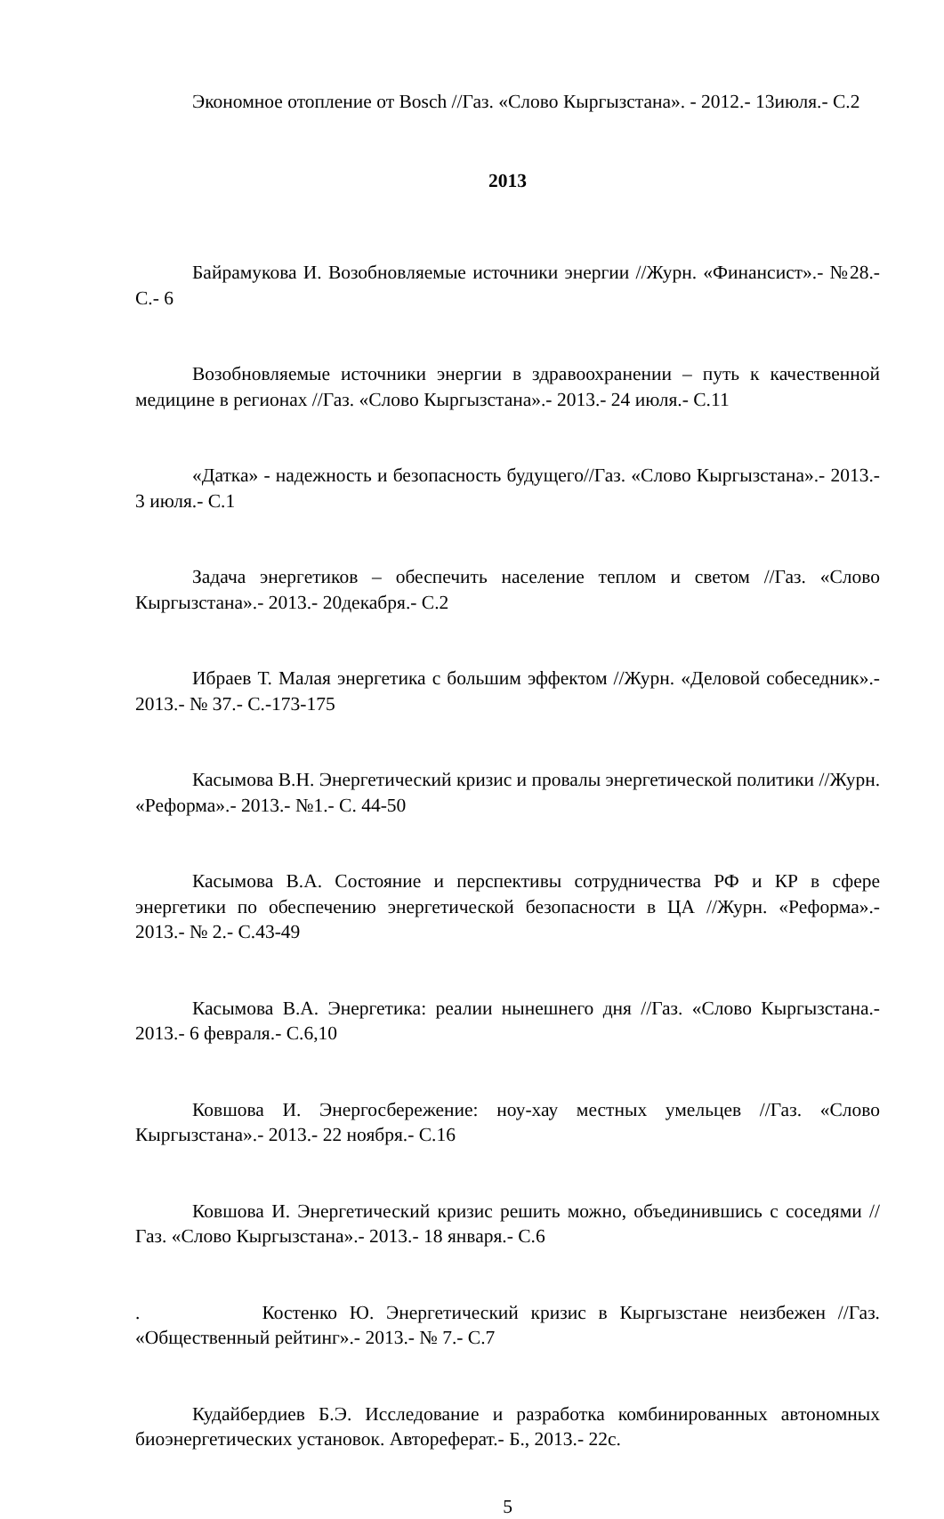Экономное отопление от Bosch //Газ. «Слово Кыргызстана». - 2012.- 13июля.- С.2
2013
Байрамукова И. Возобновляемые источники энергии //Журн. «Финансист».- №28.- С.- 6
Возобновляемые источники энергии в здравоохранении – путь к качественной медицине в регионах //Газ. «Слово Кыргызстана».- 2013.- 24 июля.- С.11
«Датка» - надежность и безопасность будущего//Газ. «Слово Кыргызстана».- 2013.- 3 июля.- С.1
Задача энергетиков – обеспечить население теплом и светом //Газ. «Слово Кыргызстана».- 2013.- 20декабря.- С.2
Ибраев Т. Малая энергетика с большим эффектом //Журн. «Деловой собеседник».- 2013.- № 37.- С.-173-175
Касымова В.Н. Энергетический кризис и провалы энергетической политики //Журн. «Реформа».- 2013.- №1.- С. 44-50
Касымова В.А. Состояние и перспективы сотрудничества РФ и КР в сфере энергетики по обеспечению энергетической безопасности в ЦА //Журн. «Реформа».- 2013.- № 2.- С.43-49
Касымова В.А. Энергетика: реалии нынешнего дня //Газ. «Слово Кыргызстана.- 2013.- 6 февраля.- С.6,10
Ковшова И. Энергосбережение: ноу-хау местных умельцев //Газ. «Слово Кыргызстана».- 2013.- 22 ноября.- С.16
Ковшова И. Энергетический кризис решить можно, объединившись с соседями //Газ. «Слово Кыргызстана».- 2013.- 18 января.- С.6
. Костенко Ю. Энергетический кризис в Кыргызстане неизбежен //Газ. «Общественный рейтинг».- 2013.- № 7.- С.7
Кудайбердиев Б.Э. Исследование и разработка комбинированных автономных биоэнергетических установок. Автореферат.- Б., 2013.- 22с.
5